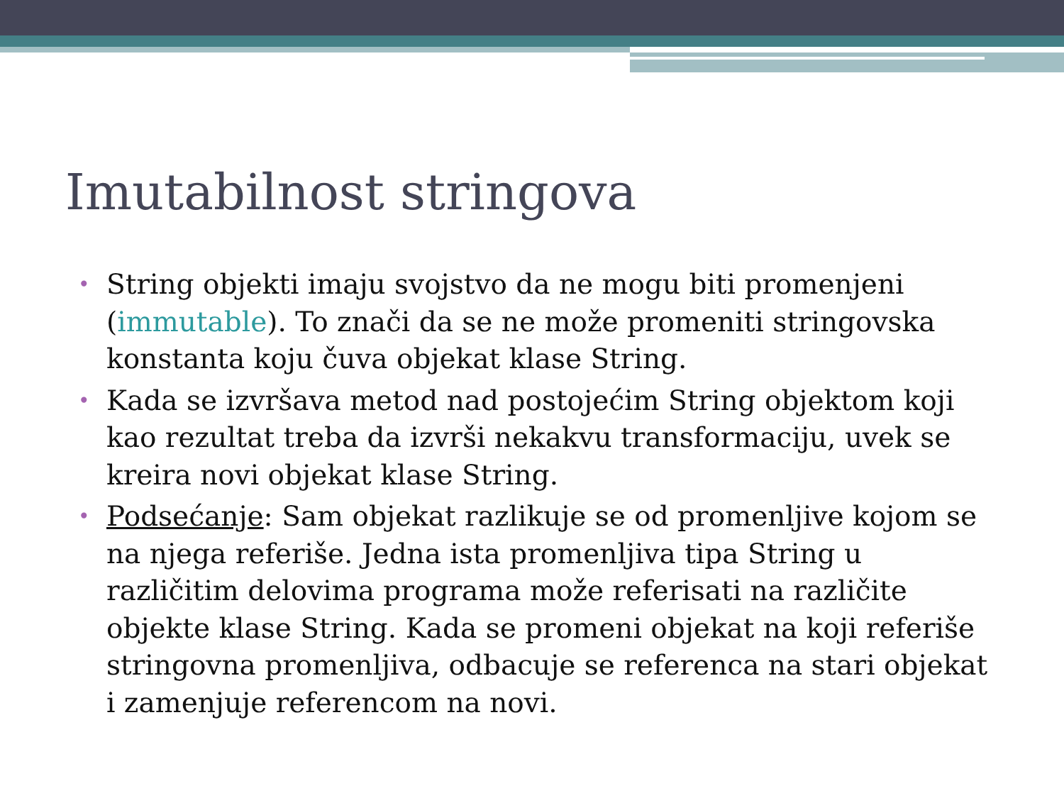Imutabilnost stringova
• String objekti imaju svojstvo da ne mogu biti promenjeni (immutable). To znači da se ne može promeniti stringovska konstanta koju čuva objekat klase String.
• Kada se izvršava metod nad postojećim String objektom koji kao rezultat treba da izvrši nekakvu transformaciju, uvek se kreira novi objekat klase String.
• Podsećanje: Sam objekat razlikuje se od promenljive kojom se na njega referiše. Jedna ista promenljiva tipa String u različitim delovima programa može referisati na različite objekte klase String. Kada se promeni objekat na koji referiše stringovna promenljiva, odbacuje se referenca na stari objekat i zamenjuje referencom na novi.